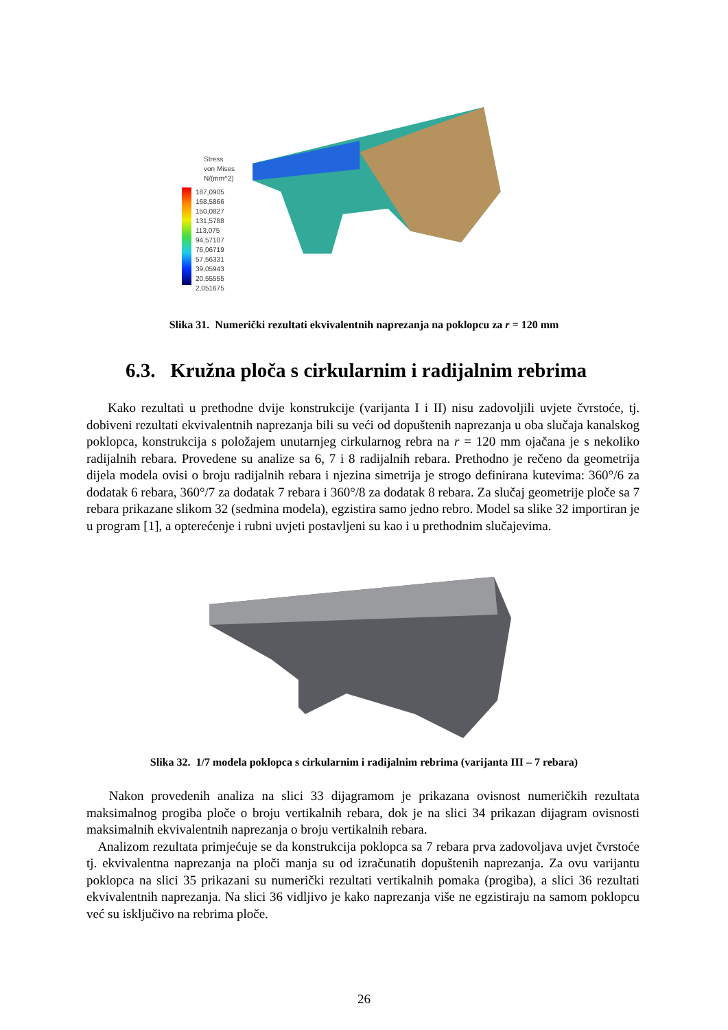Stress
von Mises
N/(mm^2)
187,0905
168,5866
150,0827
131,5788
113,075
94,57107
76,06719
57,56331
39,05943
20,55555
2,051675
Slika 31. Numerički rezultati ekvivalentnih naprezanja na poklopcu za r = 120 mm
6.3. Kružna ploča s cirkularnim i radijalnim rebrima
Kako rezultati u prethodne dvije konstrukcije (varijanta I i II) nisu zadovoljili uvjete čvrstoće, tj. dobiveni rezultati ekvivalentnih naprezanja bili su veći od dopuštenih naprezanja u oba slučaja kanalskog poklopca, konstrukcija s položajem unutarnjeg cirkularnog rebra na r = 120 mm ojačana je s nekoliko radijalnih rebara. Provedene su analize sa 6, 7 i 8 radijalnih rebara. Prethodno je rečeno da geometrija dijela modela ovisi o broju radijalnih rebara i njezina simetrija je strogo definirana kutevima: 360°/6 za dodatak 6 rebara, 360°/7 za dodatak 7 rebara i 360°/8 za dodatak 8 rebara. Za slučaj geometrije ploče sa 7 rebara prikazane slikom 32 (sedmina modela), egzistira samo jedno rebro. Model sa slike 32 importiran je u program [1], a opterećenje i rubni uvjeti postavljeni su kao i u prethodnim slučajevima.
Slika 32. 1/7 modela poklopca s cirkularnim i radijalnim rebrima (varijanta III – 7 rebara)
Nakon provedenih analiza na slici 33 dijagramom je prikazana ovisnost numeričkih rezultata maksimalnog progiba ploče o broju vertikalnih rebara, dok je na slici 34 prikazan dijagram ovisnosti maksimalnih ekvivalentnih naprezanja o broju vertikalnih rebara.
Analizom rezultata primjećuje se da konstrukcija poklopca sa 7 rebara prva zadovoljava uvjet čvrstoće tj. ekvivalentna naprezanja na ploči manja su od izračunatih dopuštenih naprezanja. Za ovu varijantu poklopca na slici 35 prikazani su numerički rezultati vertikalnih pomaka (progiba), a slici 36 rezultati ekvivalentnih naprezanja. Na slici 36 vidljivo je kako naprezanja više ne egzistiraju na samom poklopcu već su isključivo na rebrima ploče.
26